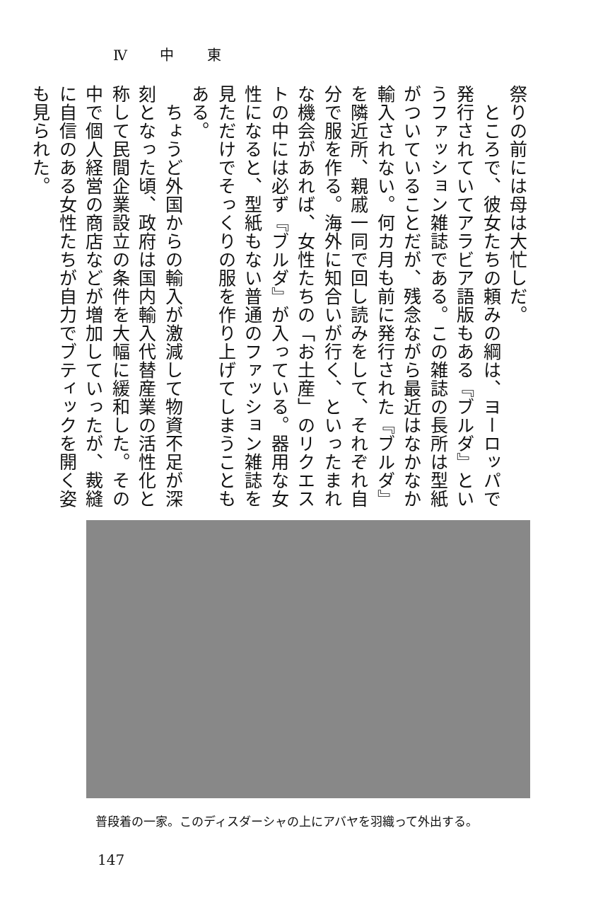Ⅳ 中 東
祭りの前には母は大忙しだ。
　ところで、彼女たちの頼みの綱は、ヨーロッパで発行されていてアラビア語版もある『ブルダ』というファッション雑誌である。この雑誌の長所は型紙がついていることだが、残念ながら最近はなかなか輸入されない。何カ月も前に発行された『ブルダ』を隣近所、親戚一同で回し読みをして、それぞれ自分で服を作る。海外に知合いが行く、といったまれな機会があれば、女性たちの「お土産」のリクエストの中には必ず『ブルダ』が入っている。器用な女性になると、型紙もない普通のファッション雑誌を見ただけでそっくりの服を作り上げてしまうこともある。
　ちょうど外国からの輸入が激減して物資不足が深刻となった頃、政府は国内輸入代替産業の活性化と称して民間企業設立の条件を大幅に緩和した。その中で個人経営の商店などが増加していったが、裁縫に自信のある女性たちが自力でブティックを開く姿も見られた。
普段着の一家。このディスダーシャの上にアバヤを羽織って外出する。
147